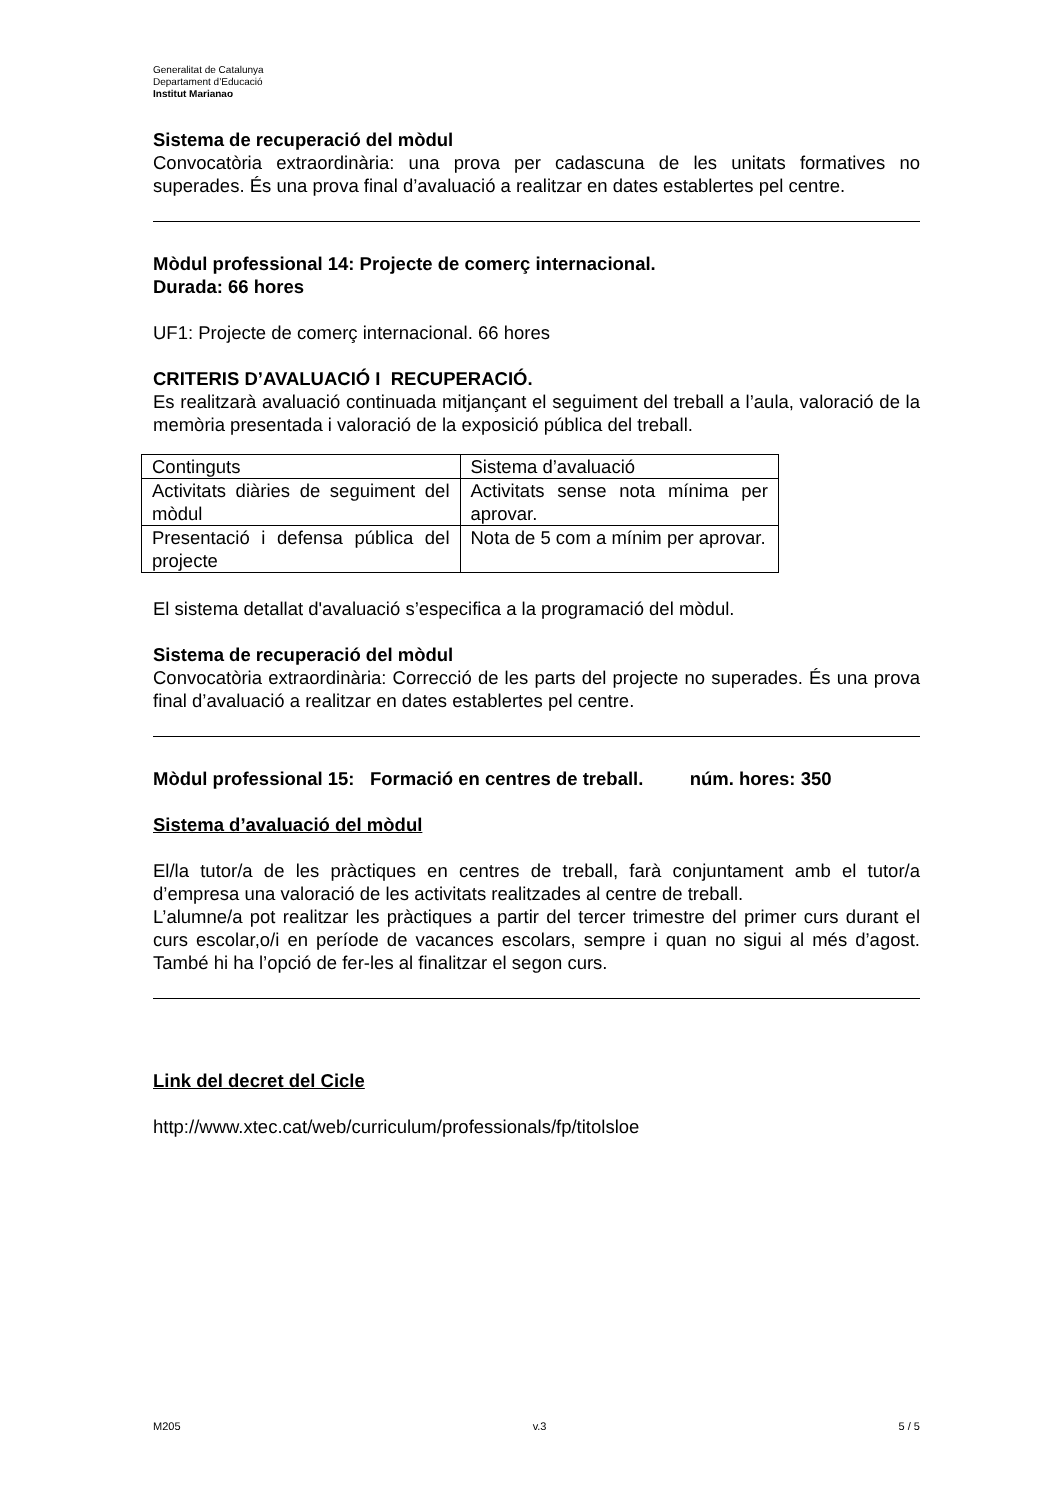Generalitat de Catalunya
Departament d’Educació
Institut Marianao
Sistema de recuperació del mòdul
Convocatòria extraordinària: una prova per cadascuna de les unitats formatives no superades. És una prova final d’avaluació a realitzar en dates establertes pel centre.
Mòdul professional 14: Projecte de comerç internacional.
Durada: 66 hores
UF1: Projecte de comerç internacional. 66 hores
CRITERIS D’AVALUACIÓ I RECUPERACIÓ.
Es realitzarà avaluació continuada mitjançant el seguiment del treball a l’aula, valoració de la memòria presentada i valoració de la exposició pública del treball.
| Continguts | Sistema d’avaluació |
| Activitats diàries de seguiment del mòdul | Activitats sense nota mínima per aprovar. |
| Presentació i defensa pública del projecte | Nota de 5 com a mínim per aprovar. |
El sistema detallat d'avaluació s’especifica a la programació del mòdul.
Sistema de recuperació del mòdul
Convocatòria extraordinària: Correcció de les parts del projecte no superades. És una prova final d’avaluació a realitzar en dates establertes pel centre.
Mòdul professional 15: Formació en centres de treball. núm. hores: 350
Sistema d’avaluació del mòdul
El/la tutor/a de les pràctiques en centres de treball, farà conjuntament amb el tutor/a d’empresa una valoració de les activitats realitzades al centre de treball.
L’alumne/a pot realitzar les pràctiques a partir del tercer trimestre del primer curs durant el curs escolar,o/i en període de vacances escolars, sempre i quan no sigui al més d’agost. També hi ha l’opció de fer-les al finalitzar el segon curs.
Link del decret del Cicle
http://www.xtec.cat/web/curriculum/professionals/fp/titolsloe
M205 v.3 5 / 5